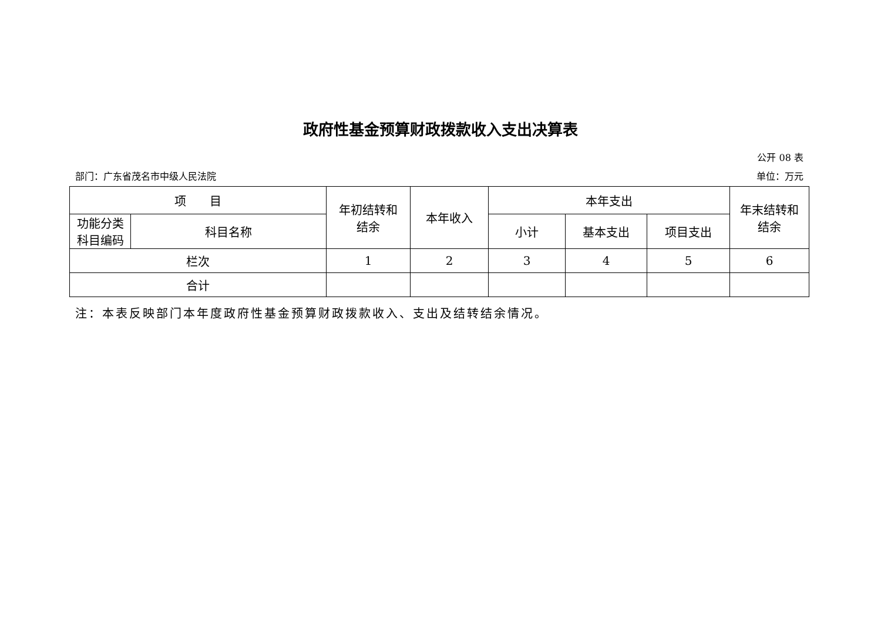政府性基金预算财政拨款收入支出决算表
公开 08 表
部门：广东省茂名市中级人民法院 单位：万元
| 项 目 | | 年初结转和 结余 | 本年收入 | 本年支出 | | | 年末结转和 结余 |
| 功能分类 科目编码 | 科目名称 | | | 小计 | 基本支出 | 项目支出 | |
| 栏次 | | 1 | 2 | 3 | 4 | 5 | 6 |
| 合计 | | | | | | | |
注：本表反映部门本年度政府性基金预算财政拨款收入、支出及结转结余情况。